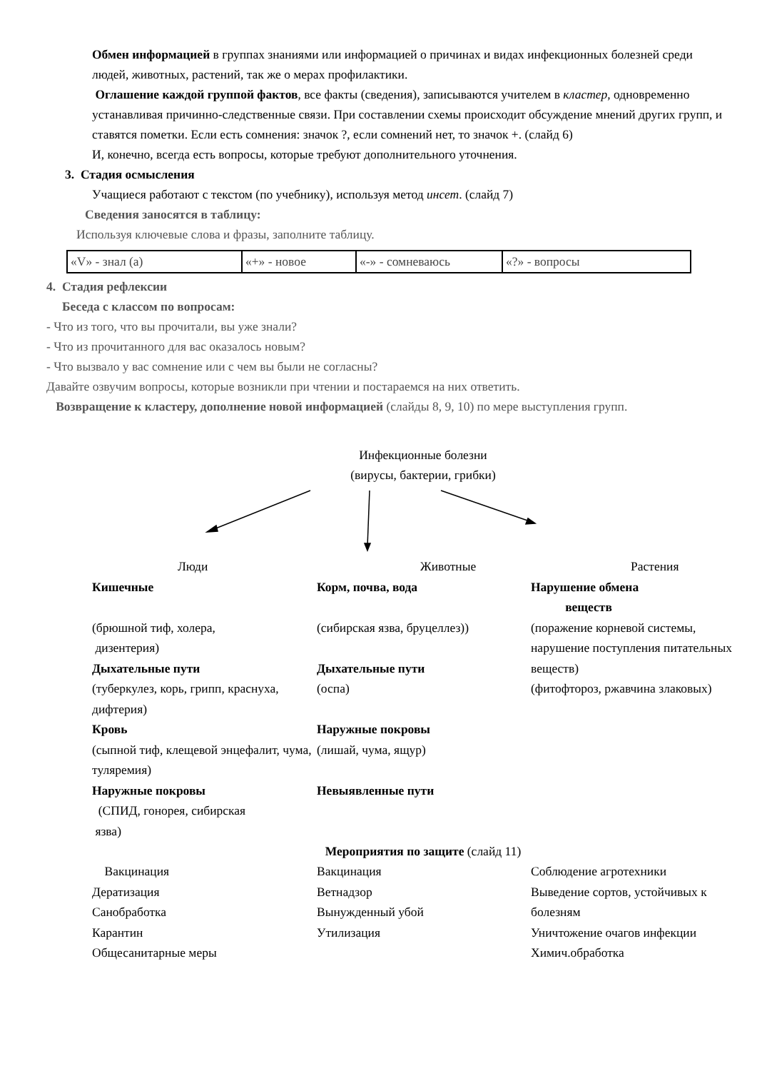Обмен информацией в группах знаниями или информацией о причинах и видах инфекционных болезней среди людей, животных, растений, так же о мерах профилактики.
Оглашение каждой группой фактов, все факты (сведения), записываются учителем в кластер, одновременно устанавливая причинно-следственные связи. При составлении схемы происходит обсуждение мнений других групп, и ставятся пометки. Если есть сомнения: значок ?, если сомнений нет, то значок +. (слайд 6)
И, конечно, всегда есть вопросы, которые требуют дополнительного уточнения.
3. Стадия осмысления
Учащиеся работают с текстом (по учебнику), используя метод инсет. (слайд 7)
Сведения заносятся в таблицу:
Используя ключевые слова и фразы, заполните таблицу.
| «V» - знал (а) | «+» - новое | «-» - сомневаюсь | «?» - вопросы |
4. Стадия рефлексии
Беседа с классом по вопросам:
- Что из того, что вы прочитали, вы уже знали?
- Что из прочитанного для вас оказалось новым?
- Что вызвало у вас сомнение или с чем вы были не согласны?
Давайте озвучим вопросы, которые возникли при чтении и постараемся на них ответить.
Возвращение к кластеру, дополнение новой информацией (слайды 8, 9, 10) по мере выступления групп.
Инфекционные болезни
(вирусы, бактерии, грибки)
Люди
Кишечные
(брюшной тиф, холера,
дизентерия)
Дыхательные пути
(туберкулез, корь, грипп, краснуха, дифтерия)
Кровь
(сыпной тиф, клещевой энцефалит, чума, туляремия)
Наружные покровы
(СПИД, гонорея, сибирская
язва)
Животные
Корм, почва, вода
(сибирская язва, бруцеллез))
Дыхательные пути
(оспа)
Наружные покровы
(лишай, чума, ящур)
Невыявленные пути
Растения
Нарушение обмена
веществ
(поражение корневой системы, нарушение поступления питательных веществ)
(фитофтороз, ржавчина злаковых)
Мероприятия по защите (слайд 11)
Вакцинация
Дератизация
Санобработка
Карантин
Общесанитарные меры
Вакцинация
Ветнадзор
Вынужденный убой
Утилизация
Соблюдение агротехники
Выведение сортов, устойчивых к болезням
Уничтожение очагов инфекции
Химич.обработка